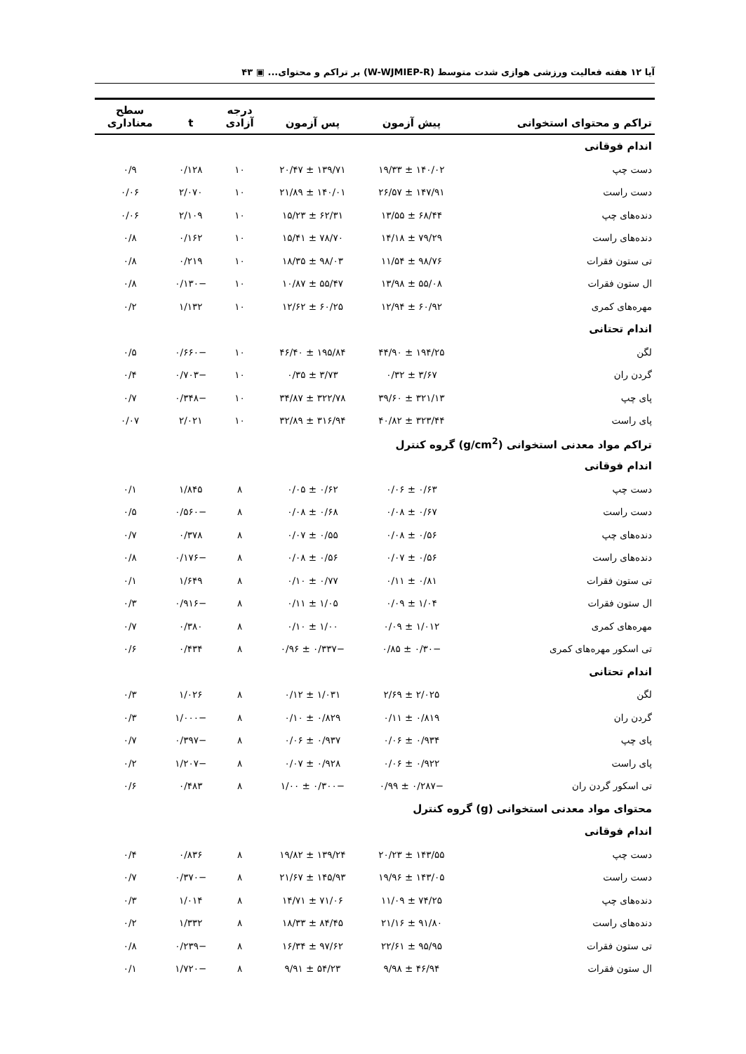آیا ۱۲ هفته فعالیت ورزشی هوازی شدت متوسط (W-WJMIEP-R) بر تراکم و محتوای... ▣ ۴۳
| تراکم و محتوای استخوانی | پیش آزمون | پس آزمون | درجه آزادی | t | سطح معناداری |
| --- | --- | --- | --- | --- | --- |
| اندام فوقانی | | | | | |
| دست چپ | ۱۴۰/۰۲ ± ۱۹/۳۳ | ۱۳۹/۷۱ ± ۲۰/۴۷ | ۱۰ | ۰/۱۲۸ | ۰/۹ |
| دست راست | ۱۴۷/۹۱ ± ۲۶/۵۷ | ۱۴۰/۰۱ ± ۲۱/۸۹ | ۱۰ | ۲/۰۷۰ | ۰/۰۶ |
| دنده‌های چپ | ۶۸/۴۴ ± ۱۳/۵۵ | ۶۲/۳۱ ± ۱۵/۲۳ | ۱۰ | ۲/۱۰۹ | ۰/۰۶ |
| دنده‌های راست | ۷۹/۲۹ ± ۱۴/۱۸ | ۷۸/۷۰ ± ۱۵/۴۱ | ۱۰ | ۰/۱۶۲ | ۰/۸ |
| تی ستون فقرات | ۹۸/۷۶ ± ۱۱/۵۴ | ۹۸/۰۳ ± ۱۸/۳۵ | ۱۰ | ۰/۲۱۹ | ۰/۸ |
| ال ستون فقرات | ۵۵/۰۸ ± ۱۳/۹۸ | ۵۵/۴۷ ± ۱۰/۸۷ | ۱۰ | −۰/۱۳۰ | ۰/۸ |
| مهره‌های کمری | ۶۰/۹۲ ± ۱۲/۹۴ | ۶۰/۲۵ ± ۱۲/۶۲ | ۱۰ | ۱/۱۳۲ | ۰/۲ |
| اندام تحتانی | | | | | |
| لگن | ۱۹۴/۲۵ ± ۴۴/۹۰ | ۱۹۵/۸۴ ± ۴۶/۴۰ | ۱۰ | −۰/۶۶۰ | ۰/۵ |
| گردن ران | ۳/۶۷ ± ۰/۳۲ | ۳/۷۳ ± ۰/۳۵ | ۱۰ | −۰/۷۰۳ | ۰/۴ |
| پای چپ | ۳۲۱/۱۳ ± ۳۹/۶۰ | ۳۲۲/۷۸ ± ۳۴/۸۷ | ۱۰ | −۰/۳۴۸ | ۰/۷ |
| پای راست | ۳۲۳/۴۴ ± ۴۰/۸۲ | ۳۱۶/۹۴ ± ۳۲/۸۹ | ۱۰ | ۲/۰۲۱ | ۰/۰۷ |
| تراکم مواد معدنی استخوانی (g/cm<sup>2</sup>) گروه کنترل | | | | | |
| اندام فوقانی | | | | | |
| دست چپ | ۰/۶۳ ± ۰/۰۶ | ۰/۶۲ ± ۰/۰۵ | ۸ | ۱/۸۴۵ | ۰/۱ |
| دست راست | ۰/۶۷ ± ۰/۰۸ | ۰/۶۸ ± ۰/۰۸ | ۸ | −۰/۵۶۰ | ۰/۵ |
| دنده‌های چپ | ۰/۵۶ ± ۰/۰۸ | ۰/۵۵ ± ۰/۰۷ | ۸ | ۰/۳۷۸ | ۰/۷ |
| دنده‌های راست | ۰/۵۶ ± ۰/۰۷ | ۰/۵۶ ± ۰/۰۸ | ۸ | −۰/۱۷۶ | ۰/۸ |
| تی ستون فقرات | ۰/۸۱ ± ۰/۱۱ | ۰/۷۷ ± ۰/۱۰ | ۸ | ۱/۶۴۹ | ۰/۱ |
| ال ستون فقرات | ۱/۰۴ ± ۰/۰۹ | ۱/۰۵ ± ۰/۱۱ | ۸ | −۰/۹۱۶ | ۰/۳ |
| مهره‌های کمری | ۱/۰۱۲ ± ۰/۰۹ | ۱/۰۰ ± ۰/۱۰ | ۸ | ۰/۳۸۰ | ۰/۷ |
| تی اسکور مهره‌های کمری | −۰/۳۰ ± ۰/۸۵ | −۰/۳۳۷ ± ۰/۹۶ | ۸ | ۰/۴۳۴ | ۰/۶ |
| اندام تحتانی | | | | | |
| لگن | ۲/۰۲۵ ± ۲/۶۹ | ۱/۰۳۱ ± ۰/۱۲ | ۸ | ۱/۰۲۶ | ۰/۳ |
| گردن ران | ۰/۸۱۹ ± ۰/۱۱ | ۰/۸۲۹ ± ۰/۱۰ | ۸ | −۱/۰۰۰ | ۰/۳ |
| پای چپ | ۰/۹۳۴ ± ۰/۰۶ | ۰/۹۳۷ ± ۰/۰۶ | ۸ | −۰/۳۹۷ | ۰/۷ |
| پای راست | ۰/۹۲۲ ± ۰/۰۶ | ۰/۹۲۸ ± ۰/۰۷ | ۸ | −۱/۲۰۷ | ۰/۲ |
| تی اسکور گردن ران | −۰/۲۸۷ ± ۰/۹۹ | −۰/۳۰۰ ± ۱/۰۰ | ۸ | ۰/۴۸۳ | ۰/۶ |
| محتوای مواد معدنی استخوانی (g) گروه کنترل | | | | | |
| اندام فوقانی | | | | | |
| دست چپ | ۱۴۳/۵۵ ± ۲۰/۲۳ | ۱۳۹/۲۴ ± ۱۹/۸۲ | ۸ | ۰/۸۳۶ | ۰/۴ |
| دست راست | ۱۴۳/۰۵ ± ۱۹/۹۶ | ۱۴۵/۹۳ ± ۲۱/۶۷ | ۸ | −۰/۳۷۰ | ۰/۷ |
| دنده‌های چپ | ۷۴/۲۵ ± ۱۱/۰۹ | ۷۱/۰۶ ± ۱۴/۷۱ | ۸ | ۱/۰۱۴ | ۰/۳ |
| دنده‌های راست | ۹۱/۸۰ ± ۲۱/۱۶ | ۸۴/۴۵ ± ۱۸/۳۳ | ۸ | ۱/۳۳۲ | ۰/۲ |
| تی ستون فقرات | ۹۵/۹۵ ± ۲۲/۶۱ | ۹۷/۶۲ ± ۱۶/۳۴ | ۸ | −۰/۲۳۹ | ۰/۸ |
| ال ستون فقرات | ۴۶/۹۴ ± ۹/۹۸ | ۵۴/۲۳ ± ۹/۹۱ | ۸ | −۱/۷۲۰ | ۰/۱ |